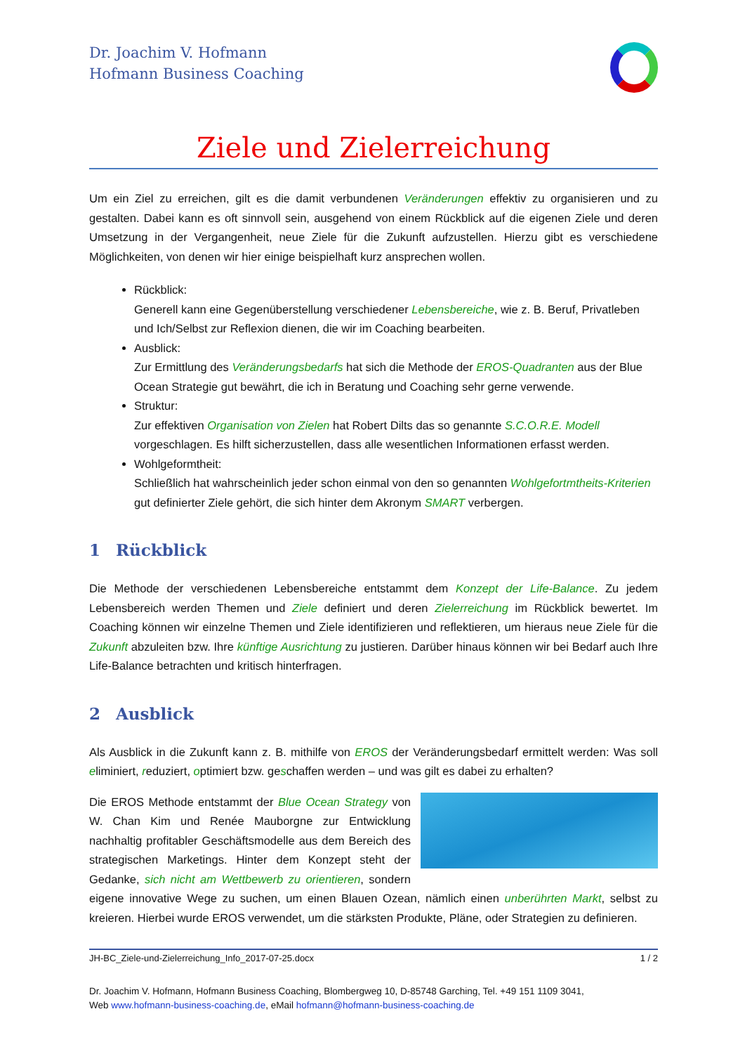Dr. Joachim V. Hofmann
Hofmann Business Coaching
Ziele und Zielerreichung
Um ein Ziel zu erreichen, gilt es die damit verbundenen Veränderungen effektiv zu organisieren und zu gestalten. Dabei kann es oft sinnvoll sein, ausgehend von einem Rückblick auf die eigenen Ziele und deren Umsetzung in der Vergangenheit, neue Ziele für die Zukunft aufzustellen. Hierzu gibt es verschiedene Möglichkeiten, von denen wir hier einige beispielhaft kurz ansprechen wollen.
Rückblick:
Generell kann eine Gegenüberstellung verschiedener Lebensbereiche, wie z. B. Beruf, Privat­leben und Ich/Selbst zur Reflexion dienen, die wir im Coaching bearbeiten.
Ausblick:
Zur Ermittlung des Veränderungsbedarfs hat sich die Methode der EROS-Quadranten aus der Blue Ocean Strategie gut bewährt, die ich in Beratung und Coaching sehr gerne verwende.
Struktur:
Zur effektiven Organisation von Zielen hat Robert Dilts das so genannte S.C.O.R.E. Modell vorgeschlagen. Es hilft sicherzustellen, dass alle wesentlichen Informationen erfasst werden.
Wohlgeformtheit:
Schließlich hat wahrscheinlich jeder schon einmal von den so genannten Wohlgefortmtheits-Kriterien gut definierter Ziele gehört, die sich hinter dem Akronym SMART verbergen.
1 Rückblick
Die Methode der verschiedenen Lebensbereiche entstammt dem Konzept der Life-Balance. Zu jedem Lebensbereich werden Themen und Ziele definiert und deren Zielerreichung im Rückblick bewertet. Im Coaching können wir einzelne Themen und Ziele identifizieren und reflektieren, um hieraus neue Ziele für die Zukunft abzuleiten bzw. Ihre künftige Ausrichtung zu justieren. Darüber hinaus können wir bei Bedarf auch Ihre Life-Balance betrachten und kritisch hinterfragen.
2 Ausblick
Als Ausblick in die Zukunft kann z. B. mithilfe von EROS der Veränderungsbedarf ermittelt werden: Was soll eliminiert, reduziert, optimiert bzw. geschaffen werden – und was gilt es dabei zu erhalten?
Die EROS Methode entstammt der Blue Ocean Strategy von W. Chan Kim und Renée Mauborgne zur Entwicklung nachhaltig profitabler Geschäftsmodelle aus dem Be­reich des strategischen Marketings. Hinter dem Konzept steht der Gedanke, sich nicht am Wettbewerb zu orientieren, sondern eigene innovative Wege zu suchen, um einen Blauen Ozean, nämlich einen unberührten Markt, selbst zu kreieren. Hierbei wurde EROS verwendet, um die stärksten Produkte, Pläne, oder Strategien zu definieren.
JH-BC_Ziele-und-Zielerreichung_Info_2017-07-25.docx 1 / 2
Dr. Joachim V. Hofmann, Hofmann Business Coaching, Blombergweg 10, D-85748 Garching, Tel. +49 151 1109 3041,
Web www.hofmann-business-coaching.de, eMail hofmann@hofmann-business-coaching.de